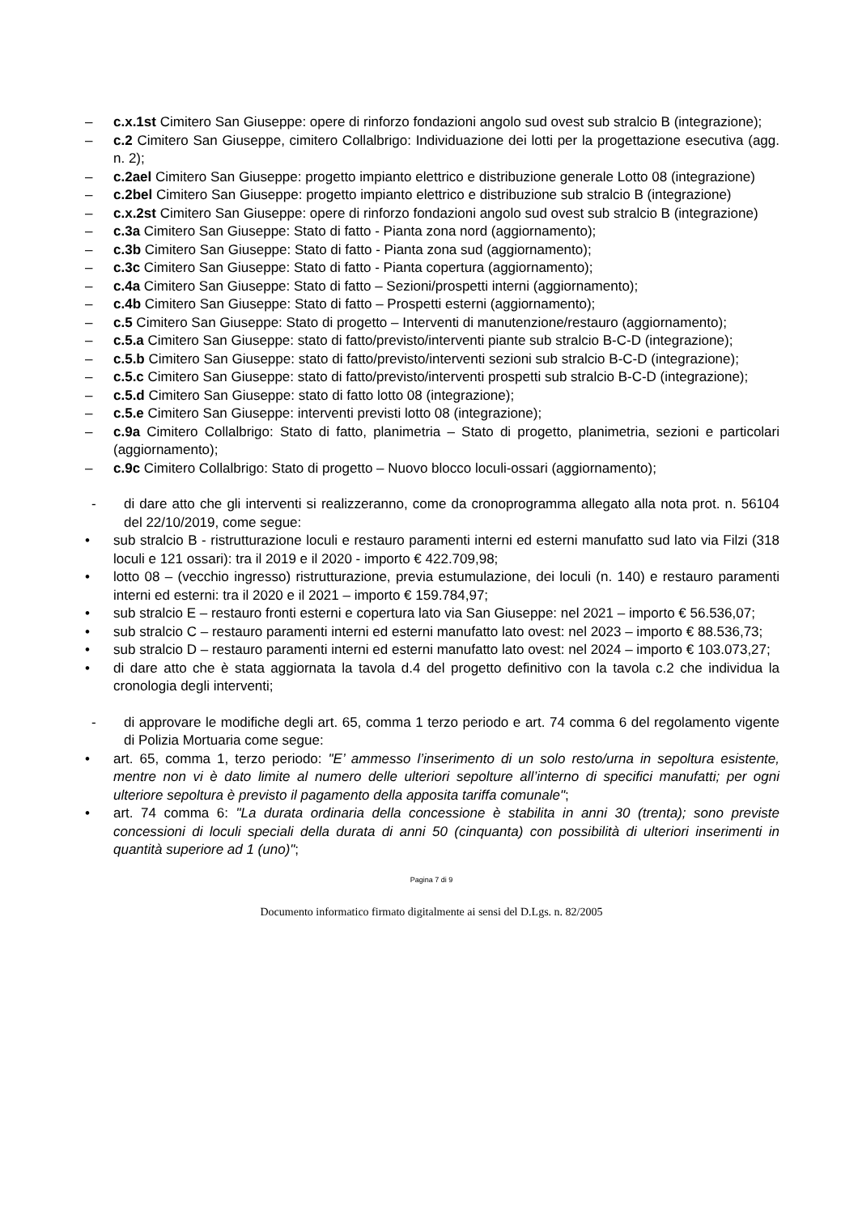– c.x.1st Cimitero San Giuseppe: opere di rinforzo fondazioni angolo sud ovest sub stralcio B (integrazione);
– c.2 Cimitero San Giuseppe, cimitero Collalbrigo: Individuazione dei lotti per la progettazione esecutiva (agg. n. 2);
– c.2ael Cimitero San Giuseppe: progetto impianto elettrico e distribuzione generale Lotto 08 (integrazione)
– c.2bel Cimitero San Giuseppe: progetto impianto elettrico e distribuzione sub stralcio B (integrazione)
– c.x.2st Cimitero San Giuseppe: opere di rinforzo fondazioni angolo sud ovest sub stralcio B (integrazione)
– c.3a Cimitero San Giuseppe: Stato di fatto - Pianta zona nord (aggiornamento);
– c.3b Cimitero San Giuseppe: Stato di fatto - Pianta zona sud (aggiornamento);
– c.3c Cimitero San Giuseppe: Stato di fatto - Pianta copertura (aggiornamento);
– c.4a Cimitero San Giuseppe: Stato di fatto – Sezioni/prospetti interni (aggiornamento);
– c.4b Cimitero San Giuseppe: Stato di fatto – Prospetti esterni (aggiornamento);
– c.5 Cimitero San Giuseppe: Stato di progetto – Interventi di manutenzione/restauro (aggiornamento);
– c.5.a Cimitero San Giuseppe: stato di fatto/previsto/interventi piante sub stralcio B-C-D (integrazione);
– c.5.b Cimitero San Giuseppe: stato di fatto/previsto/interventi sezioni sub stralcio B-C-D (integrazione);
– c.5.c Cimitero San Giuseppe: stato di fatto/previsto/interventi prospetti sub stralcio B-C-D (integrazione);
– c.5.d Cimitero San Giuseppe: stato di fatto lotto 08 (integrazione);
– c.5.e Cimitero San Giuseppe: interventi previsti lotto 08 (integrazione);
– c.9a Cimitero Collalbrigo: Stato di fatto, planimetria – Stato di progetto, planimetria, sezioni e particolari (aggiornamento);
– c.9c Cimitero Collalbrigo: Stato di progetto – Nuovo blocco loculi-ossari (aggiornamento);
- di dare atto che gli interventi si realizzeranno, come da cronoprogramma allegato alla nota prot. n. 56104 del 22/10/2019, come segue:
• sub stralcio B - ristrutturazione loculi e restauro paramenti interni ed esterni manufatto sud lato via Filzi (318 loculi e 121 ossari): tra il 2019 e il 2020 - importo € 422.709,98;
• lotto 08 – (vecchio ingresso) ristrutturazione, previa estumulazione, dei loculi (n. 140) e restauro paramenti interni ed esterni: tra il 2020 e il 2021 – importo € 159.784,97;
• sub stralcio E – restauro fronti esterni e copertura lato via San Giuseppe: nel 2021 – importo € 56.536,07;
• sub stralcio C – restauro paramenti interni ed esterni manufatto lato ovest: nel 2023 – importo € 88.536,73;
• sub stralcio D – restauro paramenti interni ed esterni manufatto lato ovest: nel 2024 – importo € 103.073,27;
• di dare atto che è stata aggiornata la tavola d.4 del progetto definitivo con la tavola c.2 che individua la cronologia degli interventi;
- di approvare le modifiche degli art. 65, comma 1 terzo periodo e art. 74 comma 6 del regolamento vigente di Polizia Mortuaria come segue:
• art. 65, comma 1, terzo periodo: "E’ ammesso l’inserimento di un solo resto/urna in sepoltura esistente, mentre non vi è dato limite al numero delle ulteriori sepolture all’interno di specifici manufatti; per ogni ulteriore sepoltura è previsto il pagamento della apposita tariffa comunale";
• art. 74 comma 6: "La durata ordinaria della concessione è stabilita in anni 30 (trenta); sono previste concessioni di loculi speciali della durata di anni 50 (cinquanta) con possibilità di ulteriori inserimenti in quantità superiore ad 1 (uno)";
Pagina 7 di 9
Documento informatico firmato digitalmente ai sensi del D.Lgs. n. 82/2005